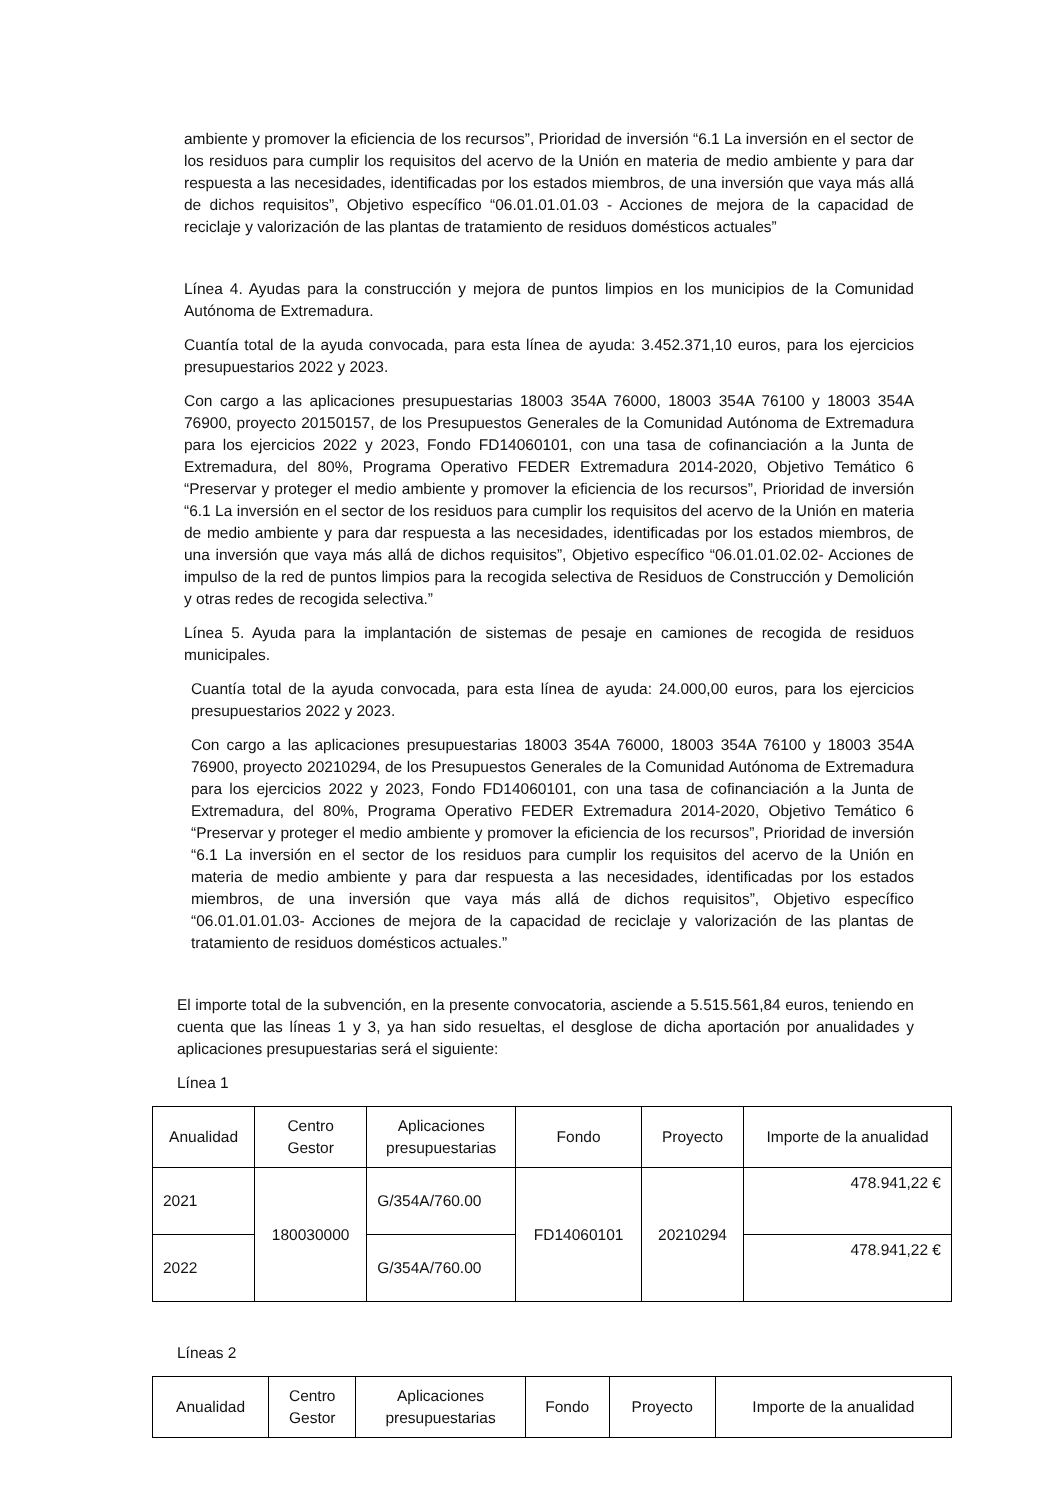ambiente y promover la eficiencia de los recursos”, Prioridad de inversión “6.1 La inversión en el sector de los residuos para cumplir los requisitos del acervo de la Unión en materia de medio ambiente y para dar respuesta a las necesidades, identificadas por los estados miembros, de una inversión que vaya más allá de dichos requisitos”, Objetivo específico “06.01.01.01.03 - Acciones de mejora de la capacidad de reciclaje y valorización de las plantas de tratamiento de residuos domésticos actuales”
Línea 4. Ayudas para la construcción y mejora de puntos limpios en los municipios de la Comunidad Autónoma de Extremadura.
Cuantía total de la ayuda convocada, para esta línea de ayuda: 3.452.371,10 euros, para los ejercicios presupuestarios 2022 y 2023.
Con cargo a las aplicaciones presupuestarias 18003 354A 76000, 18003 354A 76100 y 18003 354A 76900, proyecto 20150157, de los Presupuestos Generales de la Comunidad Autónoma de Extremadura para los ejercicios 2022 y 2023, Fondo FD14060101, con una tasa de cofinanciación a la Junta de Extremadura, del 80%, Programa Operativo FEDER Extremadura 2014-2020, Objetivo Temático 6 “Preservar y proteger el medio ambiente y promover la eficiencia de los recursos”, Prioridad de inversión “6.1 La inversión en el sector de los residuos para cumplir los requisitos del acervo de la Unión en materia de medio ambiente y para dar respuesta a las necesidades, identificadas por los estados miembros, de una inversión que vaya más allá de dichos requisitos”, Objetivo específico “06.01.01.02.02- Acciones de impulso de la red de puntos limpios para la recogida selectiva de Residuos de Construcción y Demolición y otras redes de recogida selectiva.”
Línea 5. Ayuda para la implantación de sistemas de pesaje en camiones de recogida de residuos municipales.
Cuantía total de la ayuda convocada, para esta línea de ayuda: 24.000,00 euros, para los ejercicios presupuestarios 2022 y 2023.
Con cargo a las aplicaciones presupuestarias 18003 354A 76000, 18003 354A 76100 y 18003 354A 76900, proyecto 20210294, de los Presupuestos Generales de la Comunidad Autónoma de Extremadura para los ejercicios 2022 y 2023, Fondo FD14060101, con una tasa de cofinanciación a la Junta de Extremadura, del 80%, Programa Operativo FEDER Extremadura 2014-2020, Objetivo Temático 6 “Preservar y proteger el medio ambiente y promover la eficiencia de los recursos”, Prioridad de inversión “6.1 La inversión en el sector de los residuos para cumplir los requisitos del acervo de la Unión en materia de medio ambiente y para dar respuesta a las necesidades, identificadas por los estados miembros, de una inversión que vaya más allá de dichos requisitos”, Objetivo específico “06.01.01.01.03- Acciones de mejora de la capacidad de reciclaje y valorización de las plantas de tratamiento de residuos domésticos actuales.”
El importe total de la subvención, en la presente convocatoria, asciende a 5.515.561,84 euros, teniendo en cuenta que las líneas 1 y 3, ya han sido resueltas, el desglose de dicha aportación por anualidades y aplicaciones presupuestarias será el siguiente:
Línea 1
| Anualidad | Centro Gestor | Aplicaciones presupuestarias | Fondo | Proyecto | Importe de la anualidad |
| --- | --- | --- | --- | --- | --- |
| 2021 | 180030000 | G/354A/760.00 | FD14060101 | 20210294 | 478.941,22 € |
| 2022 | | G/354A/760.00 | | | 478.941,22 € |
Líneas 2
| Anualidad | Centro Gestor | Aplicaciones presupuestarias | Fondo | Proyecto | Importe de la anualidad |
| --- | --- | --- | --- | --- | --- |